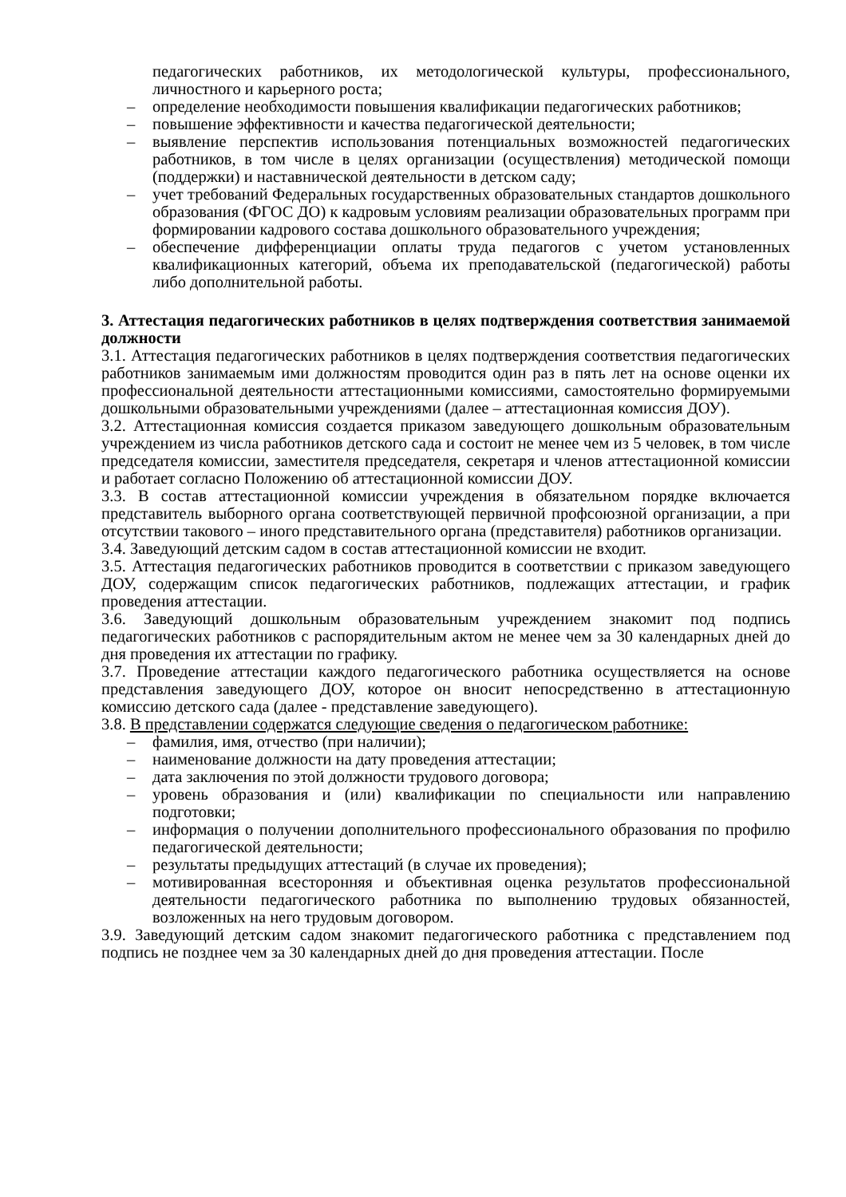педагогических работников, их методологической культуры, профессионального, личностного и карьерного роста;
– определение необходимости повышения квалификации педагогических работников;
– повышение эффективности и качества педагогической деятельности;
– выявление перспектив использования потенциальных возможностей педагогических работников, в том числе в целях организации (осуществления) методической помощи (поддержки) и наставнической деятельности в детском саду;
– учет требований Федеральных государственных образовательных стандартов дошкольного образования (ФГОС ДО) к кадровым условиям реализации образовательных программ при формировании кадрового состава дошкольного образовательного учреждения;
– обеспечение дифференциации оплаты труда педагогов с учетом установленных квалификационных категорий, объема их преподавательской (педагогической) работы либо дополнительной работы.
3. Аттестация педагогических работников в целях подтверждения соответствия занимаемой должности
3.1. Аттестация педагогических работников в целях подтверждения соответствия педагогических работников занимаемым ими должностям проводится один раз в пять лет на основе оценки их профессиональной деятельности аттестационными комиссиями, самостоятельно формируемыми дошкольными образовательными учреждениями (далее – аттестационная комиссия ДОУ).
3.2. Аттестационная комиссия создается приказом заведующего дошкольным образовательным учреждением из числа работников детского сада и состоит не менее чем из 5 человек, в том числе председателя комиссии, заместителя председателя, секретаря и членов аттестационной комиссии и работает согласно Положению об аттестационной комиссии ДОУ.
3.3. В состав аттестационной комиссии учреждения в обязательном порядке включается представитель выборного органа соответствующей первичной профсоюзной организации, а при отсутствии такового – иного представительного органа (представителя) работников организации.
3.4. Заведующий детским садом в состав аттестационной комиссии не входит.
3.5. Аттестация педагогических работников проводится в соответствии с приказом заведующего ДОУ, содержащим список педагогических работников, подлежащих аттестации, и график проведения аттестации.
3.6. Заведующий дошкольным образовательным учреждением знакомит под подпись педагогических работников с распорядительным актом не менее чем за 30 календарных дней до дня проведения их аттестации по графику.
3.7. Проведение аттестации каждого педагогического работника осуществляется на основе представления заведующего ДОУ, которое он вносит непосредственно в аттестационную комиссию детского сада (далее - представление заведующего).
3.8. В представлении содержатся следующие сведения о педагогическом работнике:
– фамилия, имя, отчество (при наличии);
– наименование должности на дату проведения аттестации;
– дата заключения по этой должности трудового договора;
– уровень образования и (или) квалификации по специальности или направлению подготовки;
– информация о получении дополнительного профессионального образования по профилю педагогической деятельности;
– результаты предыдущих аттестаций (в случае их проведения);
– мотивированная всесторонняя и объективная оценка результатов профессиональной деятельности педагогического работника по выполнению трудовых обязанностей, возложенных на него трудовым договором.
3.9. Заведующий детским садом знакомит педагогического работника с представлением под подпись не позднее чем за 30 календарных дней до дня проведения аттестации. После